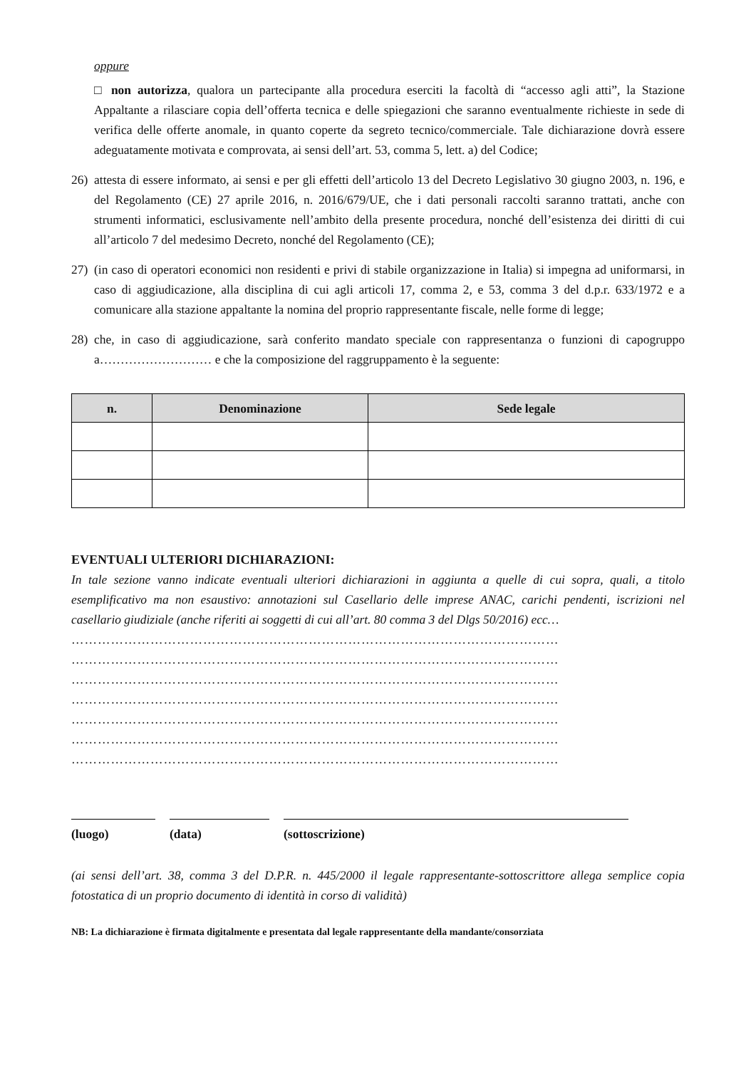oppure
□ non autorizza, qualora un partecipante alla procedura eserciti la facoltà di “accesso agli atti”, la Stazione Appaltante a rilasciare copia dell’offerta tecnica e delle spiegazioni che saranno eventualmente richieste in sede di verifica delle offerte anomale, in quanto coperte da segreto tecnico/commerciale. Tale dichiarazione dovrà essere adeguatamente motivata e comprovata, ai sensi dell’art. 53, comma 5, lett. a) del Codice;
26) attesta di essere informato, ai sensi e per gli effetti dell’articolo 13 del Decreto Legislativo 30 giugno 2003, n. 196, e del Regolamento (CE) 27 aprile 2016, n. 2016/679/UE, che i dati personali raccolti saranno trattati, anche con strumenti informatici, esclusivamente nell’ambito della presente procedura, nonché dell’esistenza dei diritti di cui all’articolo 7 del medesimo Decreto, nonché del Regolamento (CE);
27) (in caso di operatori economici non residenti e privi di stabile organizzazione in Italia) si impegna ad uniformarsi, in caso di aggiudicazione, alla disciplina di cui agli articoli 17, comma 2, e 53, comma 3 del d.p.r. 633/1972 e a comunicare alla stazione appaltante la nomina del proprio rappresentante fiscale, nelle forme di legge;
28) che, in caso di aggiudicazione, sarà conferito mandato speciale con rappresentanza o funzioni di capogruppo a……………………… e che la composizione del raggruppamento è la seguente:
| n. | Denominazione | Sede legale |
| --- | --- | --- |
EVENTUALI ULTERIORI DICHIARAZIONI:
In tale sezione vanno indicate eventuali ulteriori dichiarazioni in aggiunta a quelle di cui sopra, quali, a titolo esemplificativo ma non esaustivo: annotazioni sul Casellario delle imprese ANAC, carichi pendenti, iscrizioni nel casellario giudiziale (anche riferiti ai soggetti di cui all’art. 80 comma 3 del Dlgs 50/2016) ecc…
…………………………………………………………………………………………………
…………………………………………………………………………………………………
…………………………………………………………………………………………………
…………………………………………………………………………………………………
…………………………………………………………………………………………………
…………………………………………………………………………………………………
…………………………………………………………………………………………………
(luogo) (data) (sottoscrizione)
(ai sensi dell’art. 38, comma 3 del D.P.R. n. 445/2000 il legale rappresentante-sottoscrittore allega semplice copia fotostatica di un proprio documento di identità in corso di validità)
NB: La dichiarazione è firmata digitalmente e presentata dal legale rappresentante della mandante/consorziata